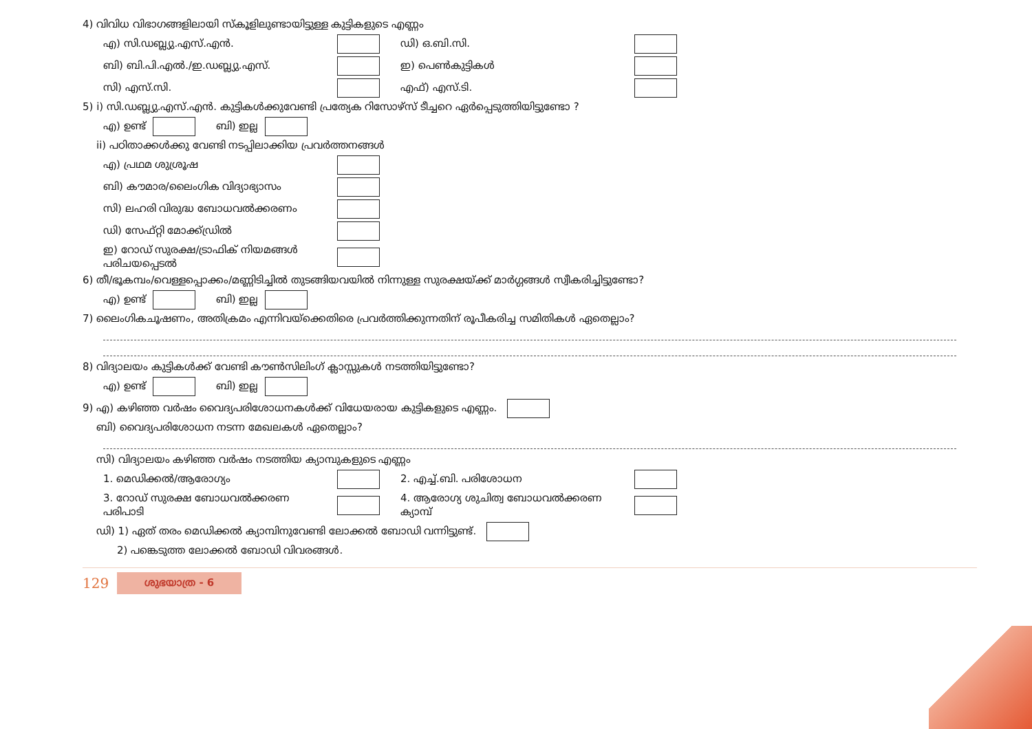4) വിവിധ വിഭാഗങ്ങളിലായി സ്കൂളിലുണ്ടായിട്ടുള്ള കുട്ടികളുടെ എണ്ണം
എ) സി.ഡബ്ല്യു.എസ്.എൻ. ഡി) ഒ.ബി.സി.
ബി) ബി.പി.എൽ./ഇ.ഡബ്ല്യു.എസ്. ഇ) പെൺകുട്ടികൾ
സി) എസ്.സി. എഫ്) എസ്.ടി.
5) i) സി.ഡബ്ല്യു.എസ്.എൻ. കുട്ടികൾക്കുവേണ്ടി പ്രത്യേക റിസോഴ്സ് ടീച്ചറെ ഏർപ്പെടുത്തിയിട്ടുണ്ടോ ?
എ) ഉണ്ട് ബി) ഇല്ല
ii) പഠിതാക്കൾക്കു വേണ്ടി നടപ്പിലാക്കിയ പ്രവർത്തനങ്ങൾ
എ) പ്രഥമ ശുശ്രൂഷ
ബി) കൗമാര/ലൈംഗിക വിദ്യാഭ്യാസം
സി) ലഹരി വിരുദ്ധ ബോധവൽക്കരണം
ഡി) സേഫ്റ്റി മോക്ക്ഡ്രിൽ
ഇ) റോഡ് സുരക്ഷ/ട്രാഫിക് നിയമങ്ങൾ പരിചയപ്പെടൽ
6) തീ/ഭൂകമ്പം/വെള്ളപ്പൊക്കം/മണ്ണിടിച്ചിൽ തുടങ്ങിയവയിൽ നിന്നുള്ള സുരക്ഷയ്ക്ക് മാർഗ്ഗങ്ങൾ സ്വീകരിച്ചിട്ടുണ്ടോ?
എ) ഉണ്ട് ബി) ഇല്ല
7) ലൈംഗികചൂഷണം, അതിക്രമം എന്നിവയ്ക്കെതിരെ പ്രവർത്തിക്കുന്നതിന് രൂപീകരിച്ച സമിതികൾ ഏതെല്ലാം?
8) വിദ്യാലയം കുട്ടികൾക്ക് വേണ്ടി കൗൺസിലിംഗ് ക്ലാസ്സുകൾ നടത്തിയിട്ടുണ്ടോ?
എ) ഉണ്ട് ബി) ഇല്ല
9) എ) കഴിഞ്ഞ വർഷം വൈദ്യപരിശോധനകൾക്ക് വിധേയരായ കുട്ടികളുടെ എണ്ണം.
ബി) വൈദ്യപരിശോധന നടന്ന മേഖലകൾ ഏതെല്ലാം?
സി) വിദ്യാലയം കഴിഞ്ഞ വർഷം നടത്തിയ ക്യാമ്പുകളുടെ എണ്ണം
1. മെഡിക്കൽ/ആരോഗ്യം 2. എച്ച്.ബി. പരിശോധന
3. റോഡ് സുരക്ഷ ബോധവൽക്കരണ പരിപാടി 4. ആരോഗ്യ ശുചിത്വ ബോധവൽക്കരണ ക്യാമ്പ്
ഡി) 1) ഏത് തരം മെഡിക്കൽ ക്യാമ്പിനുവേണ്ടി ലോക്കൽ ബോഡി വന്നിട്ടുണ്ട്.
2) പങ്കെടുത്ത ലോക്കൽ ബോഡി വിവരങ്ങൾ.
129 ശുഭയാത്ര - 6